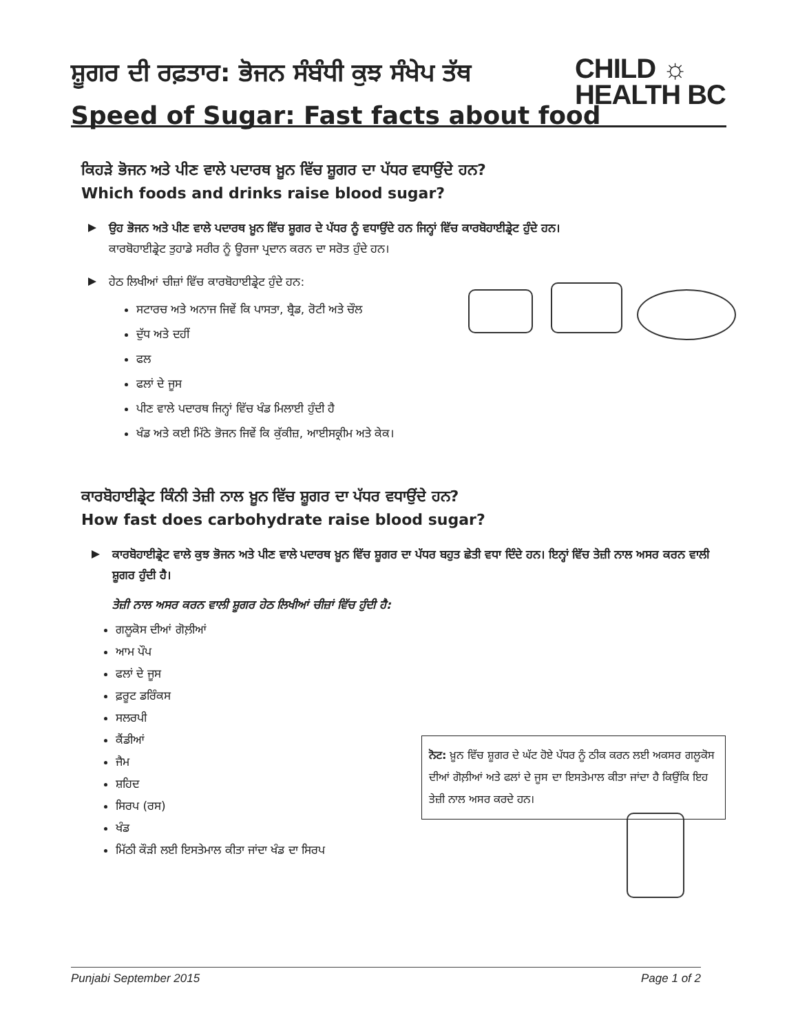ਸ਼ੂਗਰ ਦੀ ਰਫ਼ਤਾਰ: ਭੋਜਨ ਸੰਬੰਧੀ ਕੁਝ ਸੰਖੇਪ ਤੱਥ
Speed of Sugar: Fast facts about food
CHILD ☼
HEALTH BC
ਕਿਹੜੇ ਭੋਜਨ ਅਤੇ ਪੀਣ ਵਾਲੇ ਪਦਾਰਥ ਖ਼ੂਨ ਵਿੱਚ ਸ਼ੂਗਰ ਦਾ ਪੱਧਰ ਵਧਾਉਂਦੇ ਹਨ?
Which foods and drinks raise blood sugar?
ਉਹ ਭੋਜਨ ਅਤੇ ਪੀਣ ਵਾਲੇ ਪਦਾਰਥ ਖ਼ੂਨ ਵਿੱਚ ਸ਼ੂਗਰ ਦੇ ਪੱਧਰ ਨੂੰ ਵਧਾਉਂਦੇ ਹਨ ਜਿਨ੍ਹਾਂ ਵਿੱਚ ਕਾਰਬੋਹਾਈਡ੍ਰੇਟ ਹੁੰਦੇ ਹਨ।
ਕਾਰਬੋਹਾਈਡ੍ਰੇਟ ਤੁਹਾਡੇ ਸਰੀਰ ਨੂੰ ਊਰਜਾ ਪ੍ਰਦਾਨ ਕਰਨ ਦਾ ਸਰੋਤ ਹੁੰਦੇ ਹਨ।
ਹੇਠ ਲਿਖੀਆਂ ਚੀਜ਼ਾਂ ਵਿੱਚ ਕਾਰਬੋਹਾਈਡ੍ਰੇਟ ਹੁੰਦੇ ਹਨ:
ਸਟਾਰਚ ਅਤੇ ਅਨਾਜ ਜਿਵੇਂ ਕਿ ਪਾਸਤਾ, ਬ੍ਰੈਡ, ਰੋਟੀ ਅਤੇ ਚੌਲ
ਦੁੱਧ ਅਤੇ ਦਹੀਂ
ਫਲ
ਫਲਾਂ ਦੇ ਜੂਸ
ਪੀਣ ਵਾਲੇ ਪਦਾਰਥ ਜਿਨ੍ਹਾਂ ਵਿੱਚ ਖੰਡ ਮਿਲਾਈ ਹੁੰਦੀ ਹੈ
ਖੰਡ ਅਤੇ ਕਈ ਮਿੱਠੇ ਭੋਜਨ ਜਿਵੇਂ ਕਿ ਕੁੱਕੀਜ਼, ਆਈਸਕ੍ਰੀਮ ਅਤੇ ਕੇਕ।
ਕਾਰਬੋਹਾਈਡ੍ਰੇਟ ਕਿੰਨੀ ਤੇਜ਼ੀ ਨਾਲ ਖ਼ੂਨ ਵਿੱਚ ਸ਼ੂਗਰ ਦਾ ਪੱਧਰ ਵਧਾਉਂਦੇ ਹਨ?
How fast does carbohydrate raise blood sugar?
ਕਾਰਬੋਹਾਈਡ੍ਰੇਟ ਵਾਲੇ ਕੁਝ ਭੋਜਨ ਅਤੇ ਪੀਣ ਵਾਲੇ ਪਦਾਰਥ ਖ਼ੂਨ ਵਿੱਚ ਸ਼ੂਗਰ ਦਾ ਪੱਧਰ ਬਹੁਤ ਛੇਤੀ ਵਧਾ ਦਿੰਦੇ ਹਨ। ਇਨ੍ਹਾਂ ਵਿੱਚ ਤੇਜ਼ੀ ਨਾਲ ਅਸਰ ਕਰਨ ਵਾਲੀ ਸ਼ੂਗਰ ਹੁੰਦੀ ਹੈ।
ਤੇਜ਼ੀ ਨਾਲ ਅਸਰ ਕਰਨ ਵਾਲੀ ਸ਼ੂਗਰ ਹੇਠ ਲਿਖੀਆਂ ਚੀਜ਼ਾਂ ਵਿੱਚ ਹੁੰਦੀ ਹੈ:
ਗਲੂਕੋਸ ਦੀਆਂ ਗੋਲ਼ੀਆਂ
ਆਮ ਪੌਪ
ਫਲਾਂ ਦੇ ਜੂਸ
ਫ਼ਰੂਟ ਡਰਿੰਕਸ
ਸਲਰਪੀ
ਕੈਂਡੀਆਂ
ਜੈਮ
ਸ਼ਹਿਦ
ਸਿਰਪ (ਰਸ)
ਖੰਡ
ਮਿੱਠੀ ਕੌੜੀ ਲਈ ਇਸਤੇਮਾਲ ਕੀਤਾ ਜਾਂਦਾ ਖੰਡ ਦਾ ਸਿਰਪ
ਨੋਟ: ਖ਼ੂਨ ਵਿੱਚ ਸ਼ੂਗਰ ਦੇ ਘੱਟ ਹੋਏ ਪੱਧਰ ਨੂੰ ਠੀਕ ਕਰਨ ਲਈ ਅਕਸਰ ਗਲੂਕੋਸ ਦੀਆਂ ਗੋਲ਼ੀਆਂ ਅਤੇ ਫਲਾਂ ਦੇ ਜੂਸ ਦਾ ਇਸਤੇਮਾਲ ਕੀਤਾ ਜਾਂਦਾ ਹੈ ਕਿਉਂਕਿ ਇਹ ਤੇਜ਼ੀ ਨਾਲ ਅਸਰ ਕਰਦੇ ਹਨ।
Punjabi September 2015 Page 1 of 2